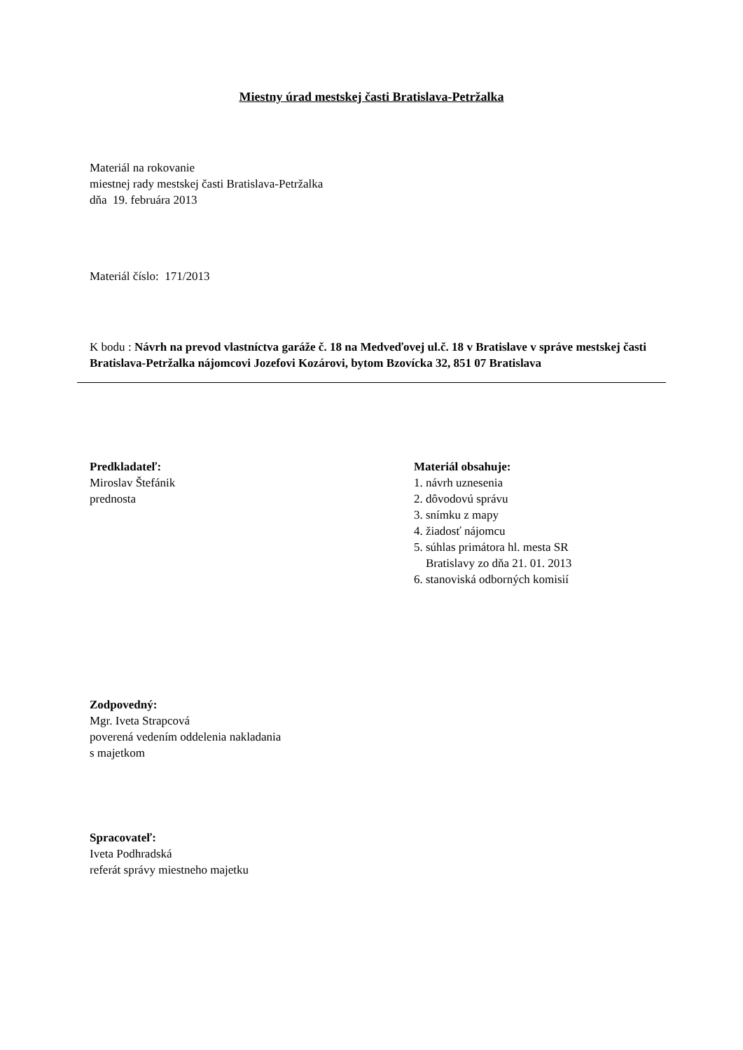Miestny úrad mestskej časti Bratislava-Petržalka
Materiál na rokovanie
miestnej rady mestskej časti Bratislava-Petržalka
dňa 19. februára 2013
Materiál číslo: 171/2013
K bodu : Návrh na prevod vlastníctva garáže č. 18 na Medveďovej ul.č. 18 v Bratislave v správe mestskej časti Bratislava-Petržalka nájomcovi Jozefovi Kozárovi, bytom Bzovícka 32, 851 07 Bratislava
Predkladateľ:
Miroslav Štefánik
prednosta
Materiál obsahuje:
1. návrh uznesenia
2. dôvodovú správu
3. snímku z mapy
4. žiadosť nájomcu
5. súhlas primátora hl. mesta SR
Bratislavy zo dňa 21. 01. 2013
6. stanoviská odborných komisií
Zodpovedný:
Mgr. Iveta Strapcová
poverená vedením oddelenia nakladania
s majetkom
Spracovateľ:
Iveta Podhradská
referát správy miestneho majetku